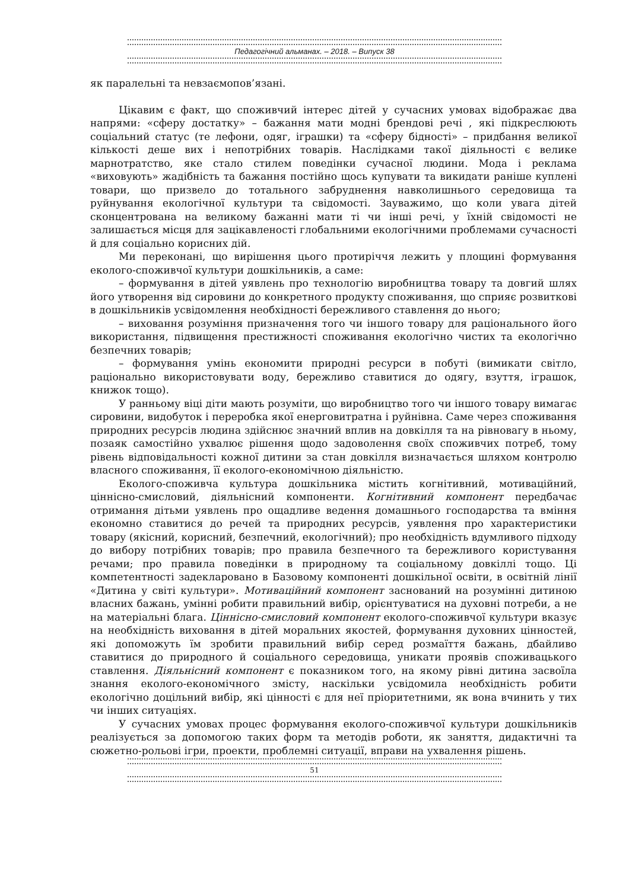Педагогічний альманах. – 2018. – Випуск 38
як паралельні та невзаємопов’язані.
Цікавим є факт, що споживчий інтерес дітей у сучасних умовах відображає два напрями: «сферу достатку» – бажання мати модні брендові речі , які підкреслюють соціальний статус (те лефони, одяг, іграшки) та «сферу бідності» – придбання великої кількості деше вих і непотрібних товарів. Наслідками такої діяльності є велике марнотратство, яке стало стилем поведінки сучасної людини. Мода і реклама «виховують» жадібність та бажання постійно щось купувати та викидати раніше куплені товари, що призвело до тотального забруднення навколишнього середовища та руйнування екологічної культури та свідомості. Зауважимо, що коли увага дітей сконцентрована на великому бажанні мати ті чи інші речі, у їхній свідомості не залишається місця для зацікавленості глобальними екологічними проблемами сучасності й для соціально корисних дій.
Ми переконані, що вирішення цього протиріччя лежить у площині формування еколого-споживчої культури дошкільників, а саме:
– формування в дітей уявлень про технологію виробництва товару та довгий шлях його утворення від сировини до конкретного продукту споживання, що сприяє розвиткові в дошкільників усвідомлення необхідності бережливого ставлення до нього;
– виховання розуміння призначення того чи іншого товару для раціонального його використання, підвищення престижності споживання екологічно чистих та екологічно безпечних товарів;
– формування умінь економити природні ресурси в побуті (вимикати світло, раціонально використовувати воду, бережливо ставитися до одягу, взуття, іграшок, книжок тощо).
У ранньому віці діти мають розуміти, що виробництво того чи іншого товару вимагає сировини, видобуток і переробка якої енерговитратна і руйнівна. Саме через споживання природних ресурсів людина здійснює значний вплив на довкілля та на рівновагу в ньому, позаяк самостійно ухвалює рішення щодо задоволення своїх споживчих потреб, тому рівень відповідальності кожної дитини за стан довкілля визначається шляхом контролю власного споживання, її еколого-економічною діяльністю.
Еколого-споживча культура дошкільника містить когнітивний, мотиваційний, ціннісно-смисловий, діяльнісний компоненти. Когнітивний компонент передбачає отримання дітьми уявлень про ощадливе ведення домашнього господарства та вміння економно ставитися до речей та природних ресурсів, уявлення про характеристики товару (якісний, корисний, безпечний, екологічний); про необхідність вдумливого підходу до вибору потрібних товарів; про правила безпечного та бережливого користування речами; про правила поведінки в природному та соціальному довкіллі тощо. Ці компетентності задекларовано в Базовому компоненті дошкільної освіти, в освітній лінії «Дитина у світі культури». Мотиваційний компонент заснований на розумінні дитиною власних бажань, умінні робити правильний вибір, орієнтуватися на духовні потреби, а не на матеріальні блага. Ціннісно-смисловий компонент еколого-споживчої культури вказує на необхідність виховання в дітей моральних якостей, формування духовних цінностей, які допоможуть їм зробити правильний вибір серед розмаїття бажань, дбайливо ставитися до природного й соціального середовища, уникати проявів споживацького ставлення. Діяльнісний компонент є показником того, на якому рівні дитина засвоїла знання еколого-економічного змісту, наскільки усвідомила необхідність робити екологічно доцільний вибір, які цінності є для неї пріоритетними, як вона вчинить у тих чи інших ситуаціях.
У сучасних умовах процес формування еколого-споживчої культури дошкільників реалізується за допомогою таких форм та методів роботи, як заняття, дидактичні та сюжетно-рольові ігри, проекти, проблемні ситуації, вправи на ухвалення рішень.
51